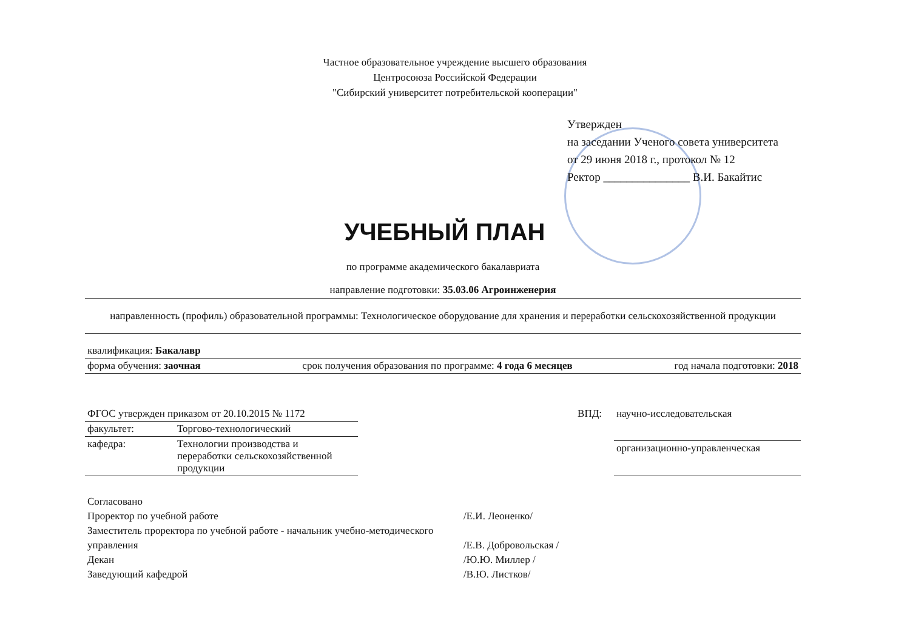Частное образовательное учреждение высшего образования
Центросоюза Российской Федерации
"Сибирский университет потребительской кооперации"
Утвержден
на заседании Ученого совета университета
от 29 июня 2018 г., протокол № 12
Ректор _______________ В.И. Бакайтис
УЧЕБНЫЙ ПЛАН
по программе академического бакалавриата
направление подготовки: 35.03.06 Агроинженерия
направленность (профиль) образовательной программы: Технологическое оборудование для хранения и переработки сельскохозяйственной продукции
квалификация: Бакалавр
форма обучения: заочная срок получения образования по программе: 4 года 6 месяцев год начала подготовки: 2018
| ФГОС утвержден приказом от 20.10.2015 № 1172 | |
| факультет: | Торгово-технологический |
| кафедра: | Технологии производства и переработки сельскохозяйственной продукции |
| ВПД: | научно-исследовательская |
| | организационно-управленческая |
Согласовано
Проректор по учебной работе /Е.И. Леоненко/
Заместитель проректора по учебной работе - начальник учебно-методического управления /Е.В. Добровольская /
Декан /Ю.Ю. Миллер /
Заведующий кафедрой /В.Ю. Листков/